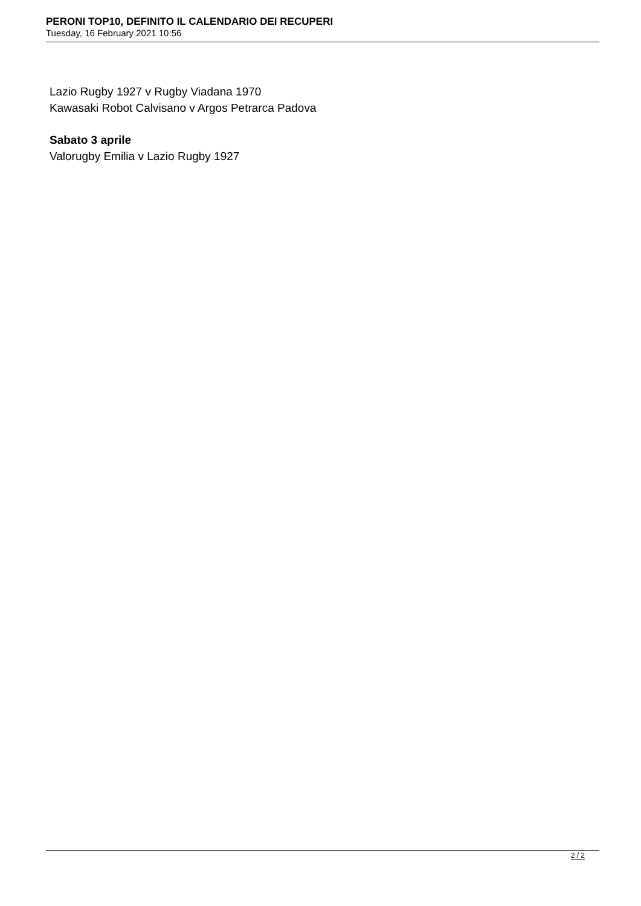PERONI TOP10, DEFINITO IL CALENDARIO DEI RECUPERI
Tuesday, 16 February 2021 10:56
Lazio Rugby 1927 v Rugby Viadana 1970
Kawasaki Robot Calvisano v Argos Petrarca Padova
Sabato 3 aprile
Valorugby Emilia v Lazio Rugby 1927
2 / 2